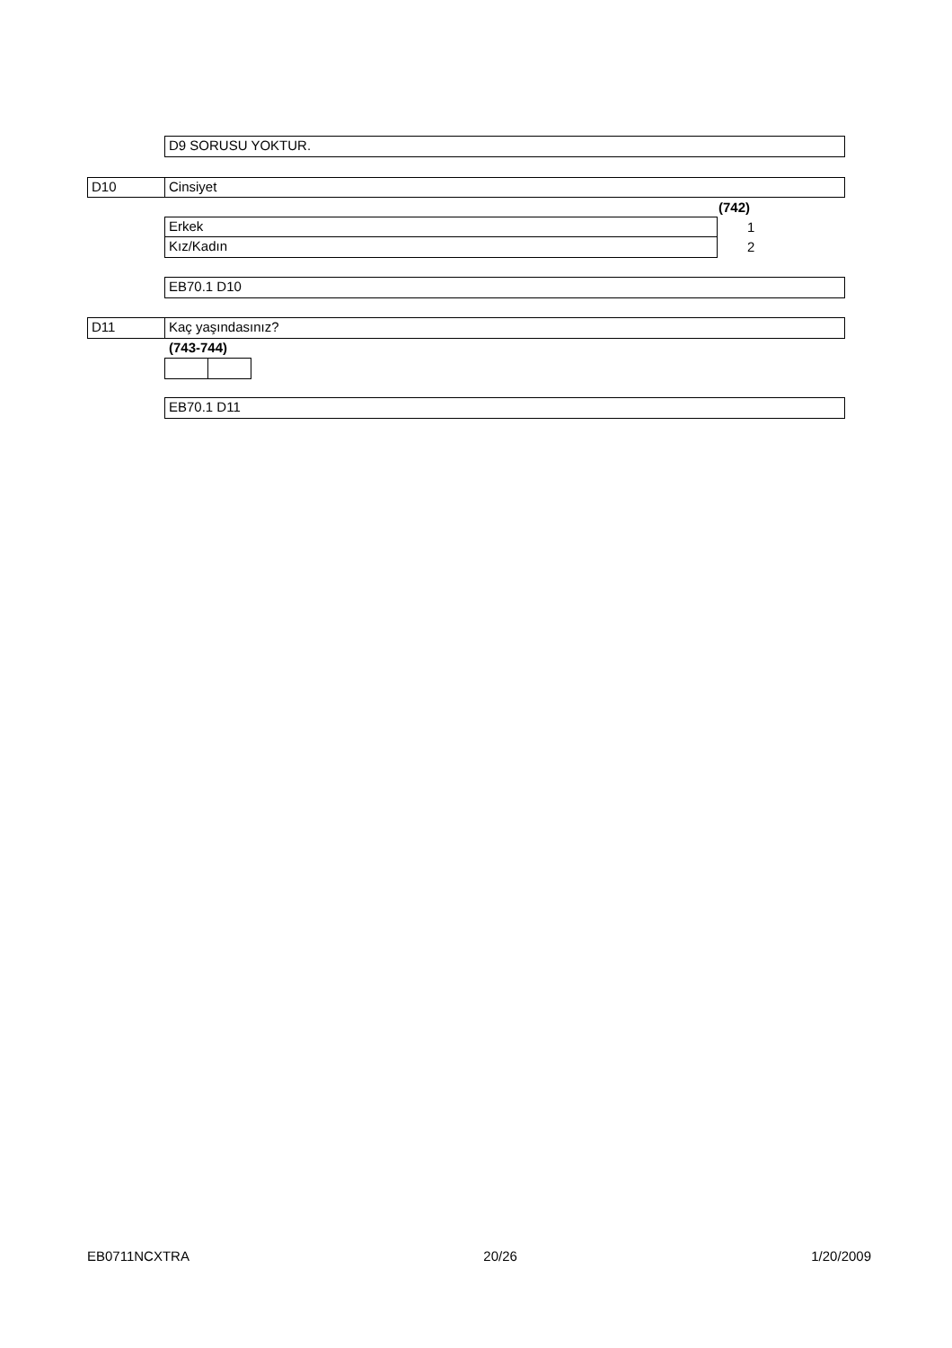D9 SORUSU YOKTUR.
D10 Cinsiyet
(742)
Erkek 1
Kız/Kadın 2
EB70.1 D10
D11 Kaç yaşındasınız?
(743-744)
EB70.1 D11
EB0711NCXTRA 20/26 1/20/2009